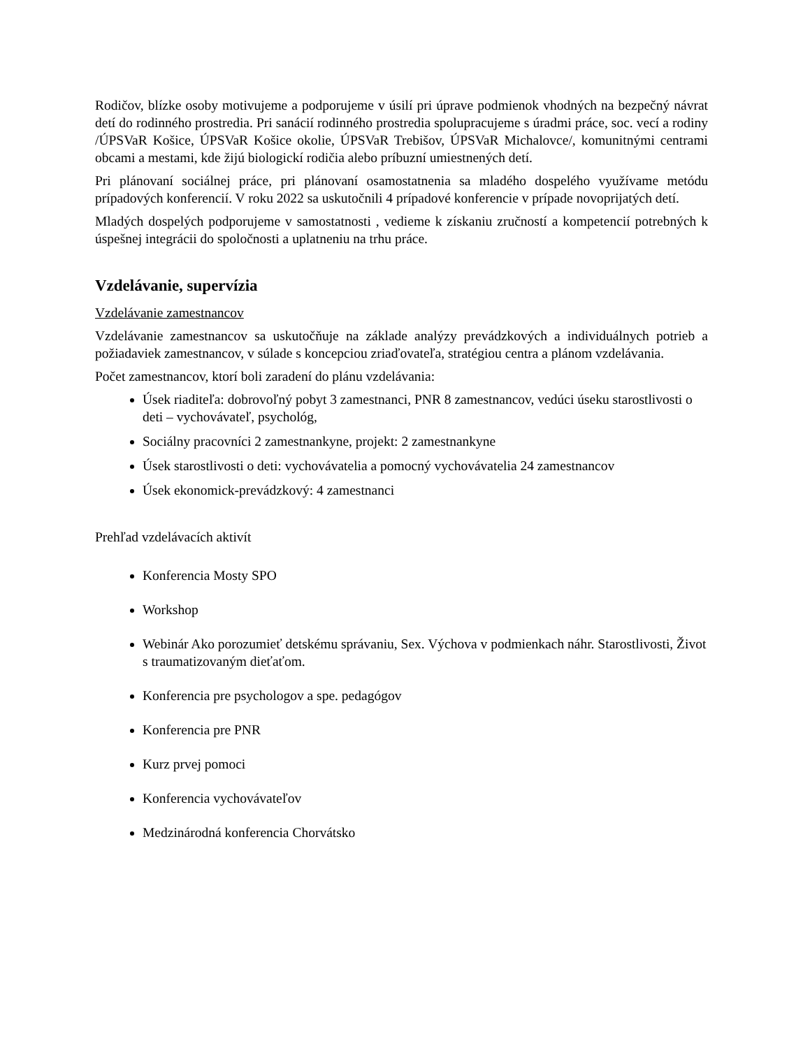Rodičov, blízke osoby motivujeme a podporujeme v úsilí pri úprave podmienok vhodných na bezpečný návrat detí do rodinného prostredia. Pri sanácií rodinného prostredia spolupracujeme s úradmi práce, soc. vecí a rodiny /ÚPSVaR Košice, ÚPSVaR Košice okolie, ÚPSVaR Trebišov, ÚPSVaR Michalovce/, komunitnými centrami obcami a mestami, kde žijú biologickí rodičia alebo príbuzní umiestnených detí.
Pri plánovaní sociálnej práce, pri plánovaní osamostatnenia sa mladého dospelého využívame metódu prípadových konferencií. V roku 2022 sa uskutočnili 4 prípadové konferencie v prípade novoprijatých detí.
Mladých dospelých podporujeme v samostatnosti , vedieme k získaniu zručností a kompetencií potrebných k úspešnej integrácii do spoločnosti a uplatneniu na trhu práce.
Vzdelávanie, supervízia
Vzdelávanie zamestnancov
Vzdelávanie zamestnancov sa uskutočňuje na základe analýzy prevádzkových a individuálnych potrieb a požiadaviek zamestnancov, v súlade s koncepciou zriaďovateľa, stratégiou centra a plánom vzdelávania.
Počet zamestnancov, ktorí boli zaradení do plánu vzdelávania:
Úsek riaditeľa: dobrovoľný pobyt 3 zamestnanci, PNR 8 zamestnancov, vedúci úseku starostlivosti o deti – vychovávateľ, psychológ,
Sociálny pracovníci 2 zamestnankyne, projekt: 2 zamestnankyne
Úsek starostlivosti o deti: vychovávatelia a pomocný vychovávatelia 24 zamestnancov
Úsek ekonomick-prevádzkový: 4 zamestnanci
Prehľad vzdelávacích aktivít
Konferencia Mosty SPO
Workshop
Webinár Ako porozumieť detskému správaniu, Sex. Výchova v podmienkach náhr. Starostlivosti, Život s traumatizovaným dieťaťom.
Konferencia pre psychologov a spe. pedagógov
Konferencia pre PNR
Kurz prvej pomoci
Konferencia vychovávateľov
Medzinárodná konferencia Chorvátsko